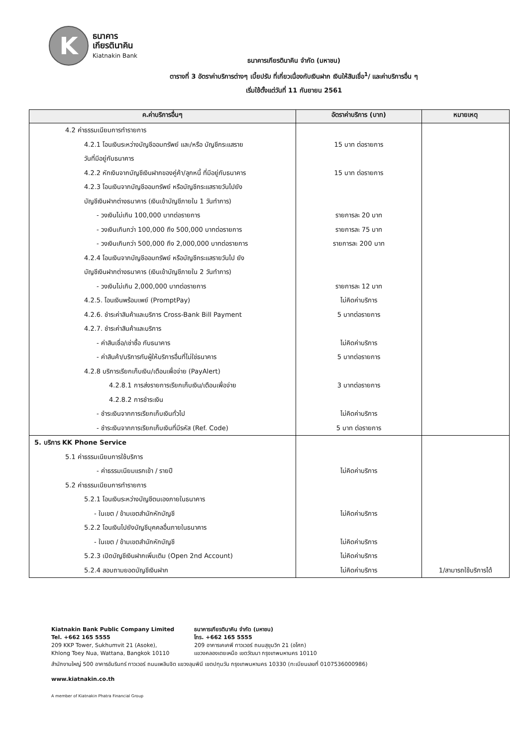K
ธนาคาร
เกียรตินาคิน
Kiatnakin Bank
ธนาคารเกียรตินาคิน จำกัด (มหาชน)
ตารางที่ 3 อัตราค่าบริการต่างๆ เบี้ยปรับ ที่เกี่ยวเนื่องกับเงินฝาก เงินให้สินเชื่อ<sup>1</sup>/ และค่าบริการอื่น ๆ
เริ่มใช้ตั้งแต่วันที่ 11 กันยายน 2561
| ค.ค่าบริการอื่นๆ | อัตราค่าบริการ (บาท) | หมายเหตุ |
| --- | --- | --- |
| 4.2 ค่าธรรมเนียมการทำรายการ 4.2.1 โอนเงินระหว่างบัญชีออมทรัพย์ และ/หรือ บัญชีกระแสราย วันที่มีอยู่กับธนาคาร 4.2.2 หักเงินจากบัญชีเงินฝากของคู่ค้า/ลูกหนี้ ที่มีอยู่กับธนาคาร 4.2.3 โอนเงินจากบัญชีออมทรัพย์ หรือบัญชีกระแสรายวันไปยัง บัญชีเงินฝากต่างธนาคาร (เงินเข้าบัญชีภายใน 1 วันทำการ) - วงเงินไม่เกิน 100,000 บาทต่อรายการ - วงเงินเกินกว่า 100,000 ถึง 500,000 บาทต่อรายการ - วงเงินเกินกว่า 500,000 ถึง 2,000,000 บาทต่อรายการ 4.2.4 โอนเงินจากบัญชีออมทรัพย์ หรือบัญชีกระแสรายวันไป ยัง บัญชีเงินฝากต่างธนาคาร (เงินเข้าบัญชีภายใน 2 วันทำการ) - วงเงินไม่เกิน 2,000,000 บาทต่อรายการ 4.2.5. โอนเงินพร้อมเพย์ (PromptPay) 4.2.6. ชำระค่าสินค้าและบริการ Cross-Bank Bill Payment 4.2.7. ชำระค่าสินค้าและบริการ - ค่าสินเชื่อ/เช่าซื้อ กับธนาคาร - ค่าสินค้า/บริการกับผู้ให้บริการอื่นที่ไม่ใช่ธนาคาร 4.2.8 บริการเรียกเก็บเงิน/เตือนเพื่อจ่าย (PayAlert) 4.2.8.1 การส่งรายการเรียกเก็บเงิน/เตือนเพื่อจ่าย 4.2.8.2 การชำระเงิน - ชำระเงินจากการเรียกเก็บเงินทั่วไป - ชำระเงินจากการเรียกเก็บเงินที่มีรหัส (Ref. Code) | 15 บาท ต่อรายการ 15 บาท ต่อรายการ รายการละ 20 บาท รายการละ 75 บาท รายการละ 200 บาท รายการละ 12 บาท ไม่คิดค่าบริการ 5 บาทต่อรายการ ไม่คิดค่าบริการ 5 บาทต่อรายการ 3 บาทต่อรายการ ไม่คิดค่าบริการ 5 บาท ต่อรายการ | |
| 5. บริการ KK Phone Service 5.1 ค่าธรรมเนียมการใช้บริการ - ค่าธรรมเนียมแรกเข้า / รายปี 5.2 ค่าธรรมเนียมการทำรายการ 5.2.1 โอนเงินระหว่างบัญชีตนเองภายในธนาคาร - ในเขต / ข้ามเขตสำนักหักบัญชี 5.2.2 โอนเงินไปยังบัญชีบุคคลอื่นภายในธนาคาร - ในเขต / ข้ามเขตสำนักหักบัญชี 5.2.3 เปิดบัญชีเงินฝากเพิ่มเติม (Open 2nd Account) 5.2.4 สอบถามยอดบัญชีเงินฝาก | ไม่คิดค่าบริการ ไม่คิดค่าบริการ ไม่คิดค่าบริการ ไม่คิดค่าบริการ ไม่คิดค่าบริการ | 1/สามารถใช้บริการได้ |
Kiatnakin Bank Public Company Limited
Tel. +662 165 5555
209 KKP Tower, Sukhumvit 21 (Asoke),
Khlong Toey Nua, Wattana, Bangkok 10110
ธนาคารเกียรตินาคิน จำกัด (มหาชน)
โทร. +662 165 5555
209 อาคารเคเคพี ทาวเวอร์ ถนนสุขุมวิท 21 (อโศก)
แขวงคลองเตยเหนือ เขตวัฒนา กรุงเทพมหานคร 10110
สำนักงานใหญ่ 500 อาคารอัมรินทร์ ทาวเวอร์ ถนนเพลินจิต แขวงลุมพินี เขตปทุมวัน กรุงเทพมหานคร 10330 (ทะเบียนเลขที่ 0107536000986)
www.kiatnakin.co.th
A member of Kiatnakin Phatra Financial Group